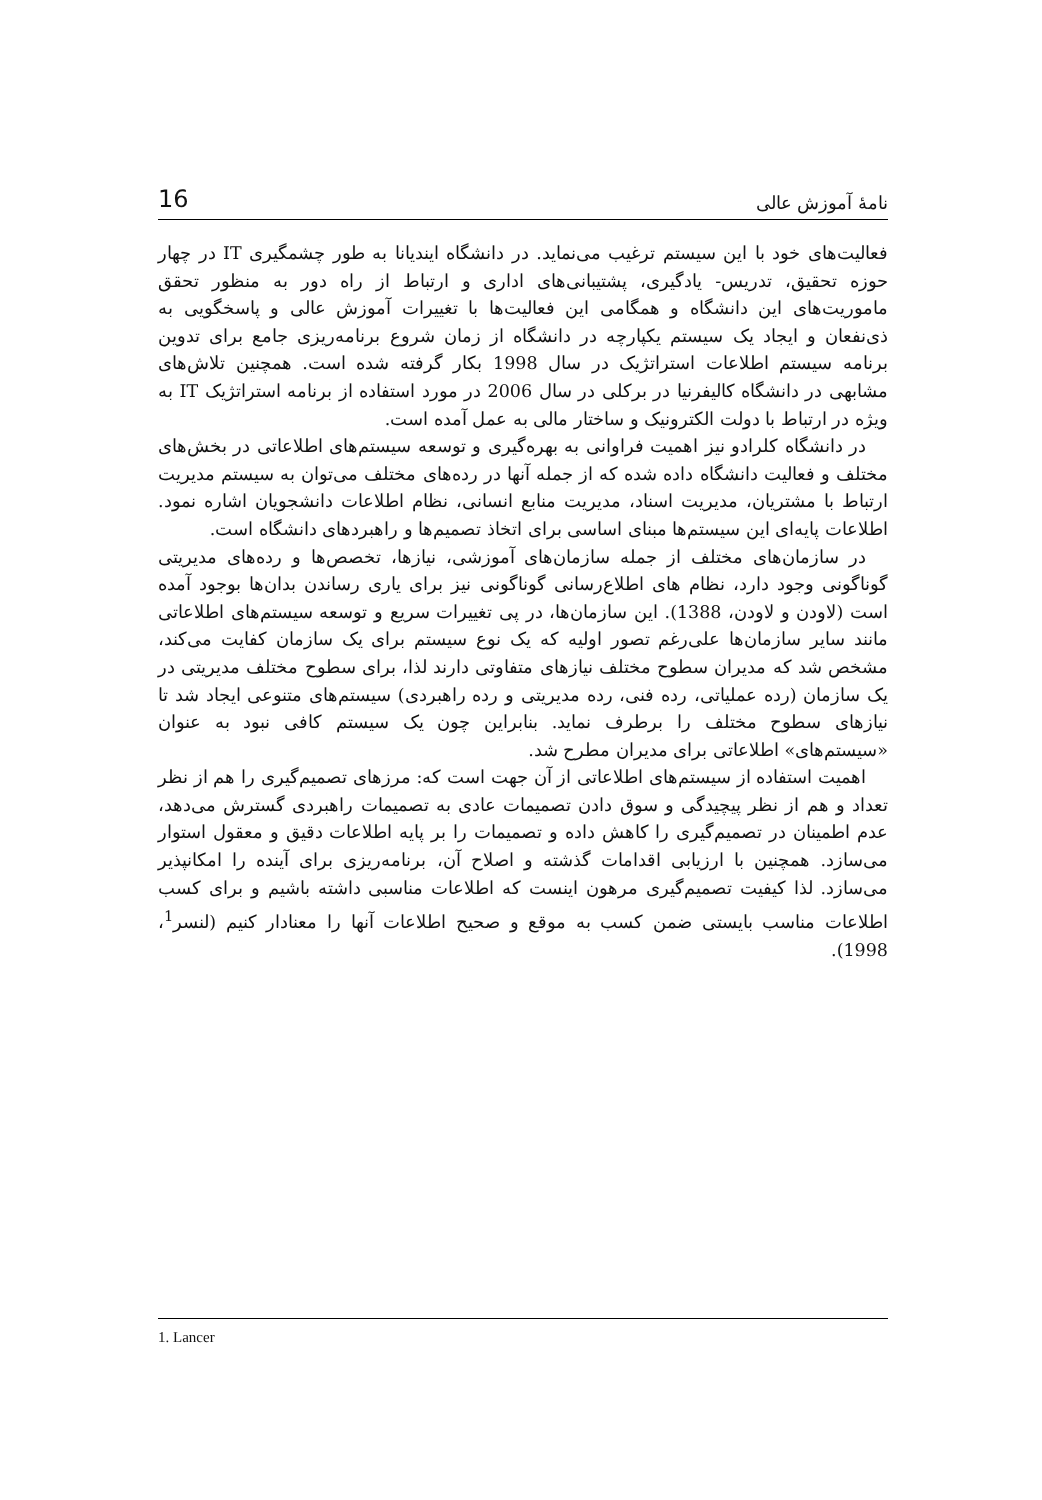نامهٔ آموزش عالی 16
فعالیت‌های خود با این سیستم ترغیب می‌نماید. در دانشگاه ایندیانا به طور چشمگیری IT در چهار حوزه تحقیق، تدریس- یادگیری، پشتیبانی‌های اداری و ارتباط از راه دور به منظور تحقق ماموریت‌های این دانشگاه و همگامی این فعالیت‌ها با تغییرات آموزش عالی و پاسخگویی به ذی‌نفعان و ایجاد یک سیستم یکپارچه در دانشگاه از زمان شروع برنامه‌ریزی جامع برای تدوین برنامه سیستم اطلاعات استراتژیک در سال 1998 بکار گرفته شده است. همچنین تلاش‌های مشابهی در دانشگاه کالیفرنیا در برکلی در سال 2006 در مورد استفاده از برنامه استراتژیک IT به ویژه در ارتباط با دولت الکترونیک و ساختار مالی به عمل آمده است.
در دانشگاه کلرادو نیز اهمیت فراوانی به بهره‌گیری و توسعه سیستم‌های اطلاعاتی در بخش‌های مختلف و فعالیت دانشگاه داده شده که از جمله آنها در رده‌های مختلف می‌توان به سیستم مدیریت ارتباط با مشتریان، مدیریت اسناد، مدیریت منابع انسانی، نظام اطلاعات دانشجویان اشاره نمود. اطلاعات پایه‌ای این سیستم‌ها مبنای اساسی برای اتخاذ تصمیم‌ها و راهبردهای دانشگاه است.
در سازمان‌های مختلف از جمله سازمان‌های آموزشی، نیازها، تخصص‌ها و رده‌های مدیریتی گوناگونی وجود دارد، نظام های اطلاع‌رسانی گوناگونی نیز برای یاری رساندن بدان‌ها بوجود آمده است (لاودن و لاودن، 1388). این سازمان‌ها، در پی تغییرات سریع و توسعه سیستم‌های اطلاعاتی مانند سایر سازمان‌ها علی‌رغم تصور اولیه که یک نوع سیستم برای یک سازمان کفایت می‌کند، مشخص شد که مدیران سطوح مختلف نیازهای متفاوتی دارند لذا، برای سطوح مختلف مدیریتی در یک سازمان (رده عملیاتی، رده فنی، رده مدیریتی و رده راهبردی) سیستم‌های متنوعی ایجاد شد تا نیازهای سطوح مختلف را برطرف نماید. بنابراین چون یک سیستم کافی نبود به عنوان «سیستم‌های» اطلاعاتی برای مدیران مطرح شد.
اهمیت استفاده از سیستم‌های اطلاعاتی از آن جهت است که: مرزهای تصمیم‌گیری را هم از نظر تعداد و هم از نظر پیچیدگی و سوق دادن تصمیمات عادی به تصمیمات راهبردی گسترش می‌دهد، عدم اطمینان در تصمیم‌گیری را کاهش داده و تصمیمات را بر پایه اطلاعات دقیق و معقول استوار می‌سازد. همچنین با ارزیابی اقدامات گذشته و اصلاح آن، برنامه‌ریزی برای آینده را امکانپذیر می‌سازد. لذا کیفیت تصمیم‌گیری مرهون اینست که اطلاعات مناسبی داشته باشیم و برای کسب اطلاعات مناسب بایستی ضمن کسب به موقع و صحیح اطلاعات آنها را معنادار کنیم (لنسر<sup>1</sup>، 1998).
1. Lancer